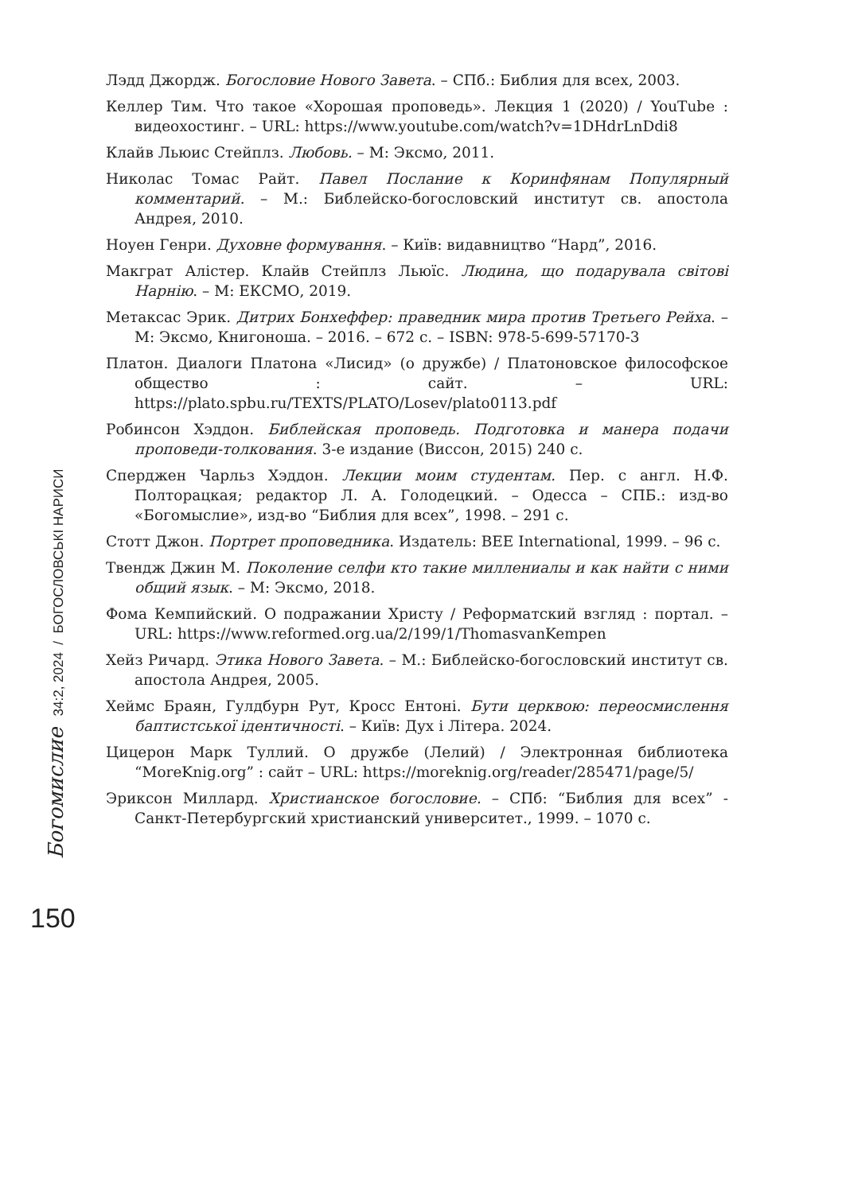Лэдд Джордж. Богословие Нового Завета. – СПб.: Библия для всех, 2003.
Келлер Тим. Что такое «Хорошая проповедь». Лекция 1 (2020) / YouTube : видеохостинг. – URL: https://www.youtube.com/watch?v=1DHdrLnDdi8
Клайв Льюис Стейплз. Любовь. – М: Эксмо, 2011.
Николас Томас Райт. Павел Послание к Коринфянам Популярный комментарий. – М.: Библейско-богословский институт св. апостола Андрея, 2010.
Ноуен Генри. Духовне формування. – Київ: видавництво “Нард”, 2016.
Макграт Алістер. Клайв Стейплз Льюїс. Людина, що подарувала світові Нарнію. – М: ЕКСМО, 2019.
Метаксас Эрик. Дитрих Бонхеффер: праведник мира против Третьего Рейха. – М: Эксмо, Книгоноша. – 2016. – 672 с. – ISBN: 978-5-699-57170-3
Платон. Диалоги Платона «Лисид» (о дружбе) / Платоновское философское общество : сайт. – URL: https://plato.spbu.ru/TEXTS/PLATO/Losev/plato0113.pdf
Робинсон Хэддон. Библейская проповедь. Подготовка и манера подачи проповеди-толкования. 3-е издание (Виссон, 2015) 240 с.
Сперджен Чарльз Хэддон. Лекции моим студентам. Пер. с англ. Н.Ф. Полторацкая; редактор Л. А. Голодецкий. – Одесса – СПБ.: изд-во «Богомыслие», изд-во “Библия для всех”, 1998. – 291 с.
Стотт Джон. Портрет проповедника. Издатель: BEE International, 1999. – 96 с.
Твендж Джин М. Поколение селфи кто такие миллениалы и как найти с ними общий язык. – М: Эксмо, 2018.
Фома Кемпийский. О подражании Христу / Реформатский взгляд : портал. – URL: https://www.reformed.org.ua/2/199/1/ThomasvanKempen
Хейз Ричард. Этика Нового Завета. – М.: Библейско-богословский институт св. апостола Андрея, 2005.
Хеймс Браян, Гулдбурн Рут, Кросс Ентоні. Бути церквою: переосмислення баптистської ідентичності. – Київ: Дух і Літера. 2024.
Цицерон Марк Туллий. О дружбе (Лелий) / Электронная библиотека “MoreKnig.org” : сайт – URL: https://moreknig.org/reader/285471/page/5/
Эриксон Миллард. Христианское богословие. – СПб: “Библия для всех” - Санкт-Петербургский христианский университет., 1999. – 1070 с.
Богомислие 34:2, 2024 / БОГОСЛОВСЬКІ НАРИСИ
150